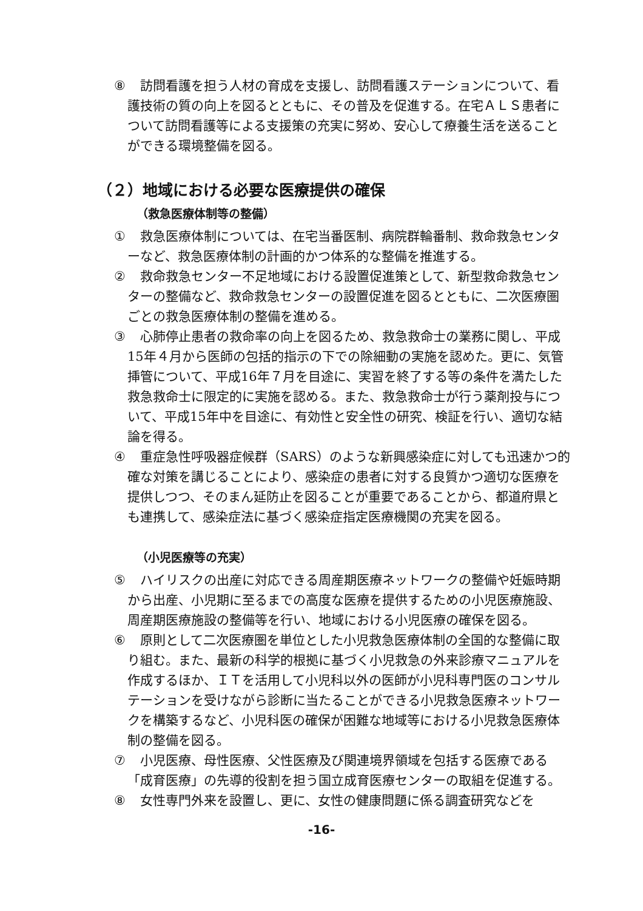⑧　訪問看護を担う人材の育成を支援し、訪問看護ステーションについて、看護技術の質の向上を図るとともに、その普及を促進する。在宅ＡＬＳ患者について訪問看護等による支援策の充実に努め、安心して療養生活を送ることができる環境整備を図る。
（２）地域における必要な医療提供の確保
（救急医療体制等の整備）
①　救急医療体制については、在宅当番医制、病院群輪番制、救命救急センターなど、救急医療体制の計画的かつ体系的な整備を推進する。
②　救命救急センター不足地域における設置促進策として、新型救命救急センターの整備など、救命救急センターの設置促進を図るとともに、二次医療圏ごとの救急医療体制の整備を進める。
③　心肺停止患者の救命率の向上を図るため、救急救命士の業務に関し、平成15年４月から医師の包括的指示の下での除細動の実施を認めた。更に、気管挿管について、平成16年７月を目途に、実習を終了する等の条件を満たした救急救命士に限定的に実施を認める。また、救急救命士が行う薬剤投与について、平成15年中を目途に、有効性と安全性の研究、検証を行い、適切な結論を得る。
④　重症急性呼吸器症候群（SARS）のような新興感染症に対しても迅速かつ的確な対策を講じることにより、感染症の患者に対する良質かつ適切な医療を提供しつつ、そのまん延防止を図ることが重要であることから、都道府県とも連携して、感染症法に基づく感染症指定医療機関の充実を図る。
（小児医療等の充実）
⑤　ハイリスクの出産に対応できる周産期医療ネットワークの整備や妊娠時期から出産、小児期に至るまでの高度な医療を提供するための小児医療施設、周産期医療施設の整備等を行い、地域における小児医療の確保を図る。
⑥　原則として二次医療圏を単位とした小児救急医療体制の全国的な整備に取り組む。また、最新の科学的根拠に基づく小児救急の外来診療マニュアルを作成するほか、ＩＴを活用して小児科以外の医師が小児科専門医のコンサルテーションを受けながら診断に当たることができる小児救急医療ネットワークを構築するなど、小児科医の確保が困難な地域等における小児救急医療体制の整備を図る。
⑦　小児医療、母性医療、父性医療及び関連境界領域を包括する医療である「成育医療」の先導的役割を担う国立成育医療センターの取組を促進する。
⑧　女性専門外来を設置し、更に、女性の健康問題に係る調査研究などを
-16-